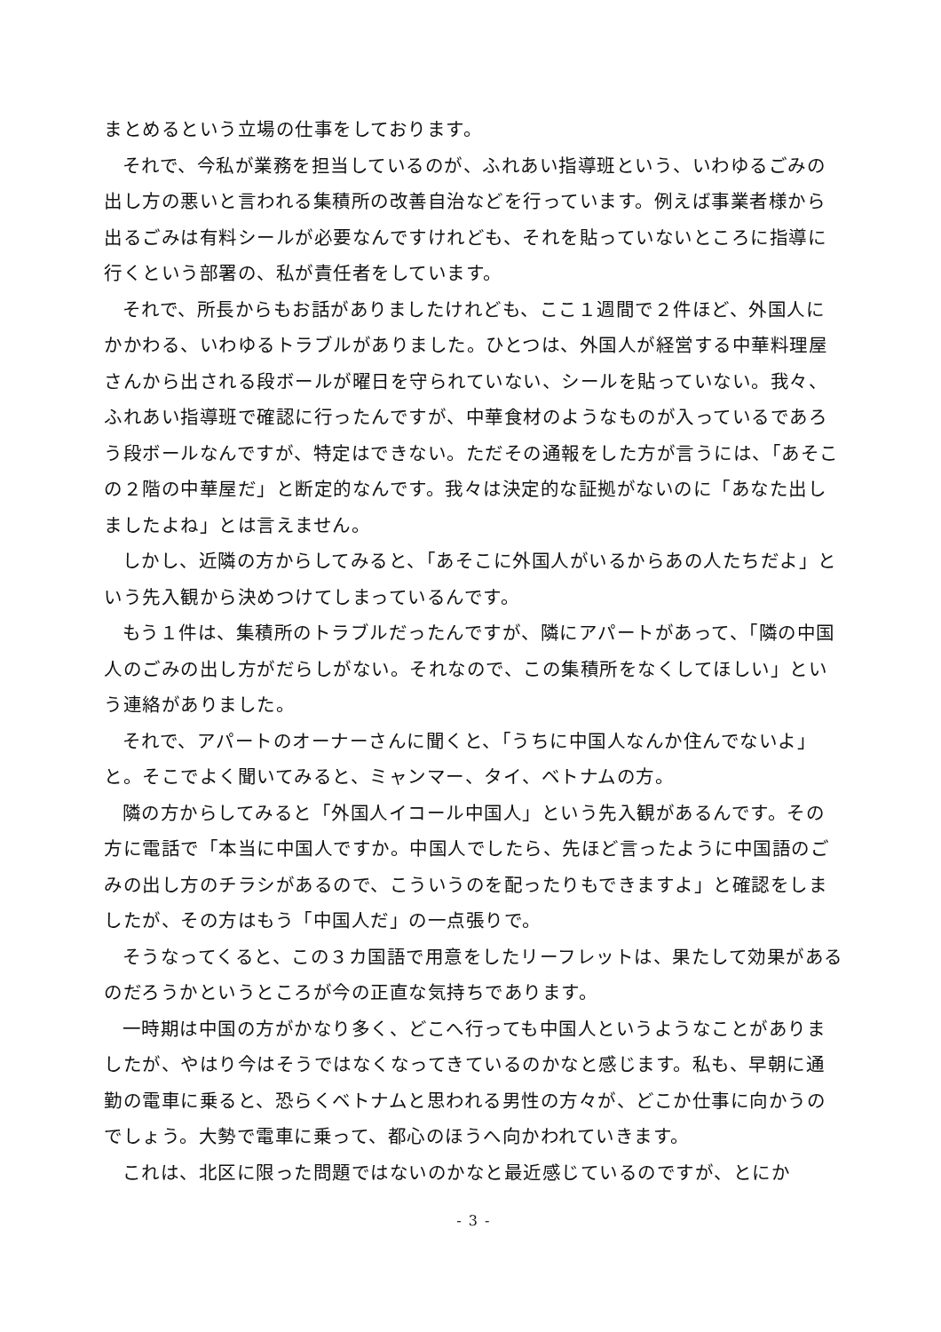まとめるという立場の仕事をしております。
それで、今私が業務を担当しているのが、ふれあい指導班という、いわゆるごみの出し方の悪いと言われる集積所の改善自治などを行っています。例えば事業者様から出るごみは有料シールが必要なんですけれども、それを貼っていないところに指導に行くという部署の、私が責任者をしています。
それで、所長からもお話がありましたけれども、ここ１週間で２件ほど、外国人にかかわる、いわゆるトラブルがありました。ひとつは、外国人が経営する中華料理屋さんから出される段ボールが曜日を守られていない、シールを貼っていない。我々、ふれあい指導班で確認に行ったんですが、中華食材のようなものが入っているであろう段ボールなんですが、特定はできない。ただその通報をした方が言うには、「あそこの２階の中華屋だ」と断定的なんです。我々は決定的な証拠がないのに「あなた出しましたよね」とは言えません。
しかし、近隣の方からしてみると、「あそこに外国人がいるからあの人たちだよ」という先入観から決めつけてしまっているんです。
もう１件は、集積所のトラブルだったんですが、隣にアパートがあって、「隣の中国人のごみの出し方がだらしがない。それなので、この集積所をなくしてほしい」という連絡がありました。
それで、アパートのオーナーさんに聞くと、「うちに中国人なんか住んでないよ」と。そこでよく聞いてみると、ミャンマー、タイ、ベトナムの方。
隣の方からしてみると「外国人イコール中国人」という先入観があるんです。その方に電話で「本当に中国人ですか。中国人でしたら、先ほど言ったように中国語のごみの出し方のチラシがあるので、こういうのを配ったりもできますよ」と確認をしましたが、その方はもう「中国人だ」の一点張りで。
そうなってくると、この３カ国語で用意をしたリーフレットは、果たして効果があるのだろうかというところが今の正直な気持ちであります。
一時期は中国の方がかなり多く、どこへ行っても中国人というようなことがありましたが、やはり今はそうではなくなってきているのかなと感じます。私も、早朝に通勤の電車に乗ると、恐らくベトナムと思われる男性の方々が、どこか仕事に向かうのでしょう。大勢で電車に乗って、都心のほうへ向かわれていきます。
これは、北区に限った問題ではないのかなと最近感じているのですが、とにか
- 3 -